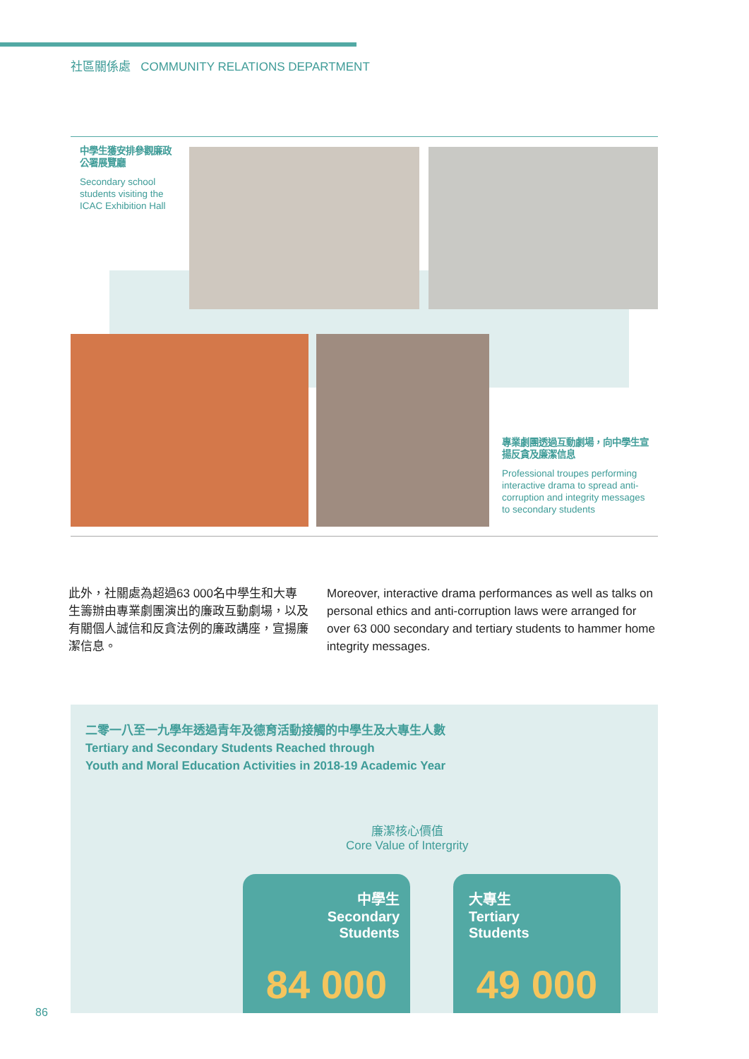社區關係處 COMMUNITY RELATIONS DEPARTMENT
中學生獲安排參觀廉政公署展覽廳
Secondary school students visiting the ICAC Exhibition Hall
專業劇團透過互動劇場，向中學生宣揚反貪及廉潔信息
Professional troupes performing interactive drama to spread anti-corruption and integrity messages to secondary students
此外，社關處為超過63 000名中學生和大專生籌辦由專業劇團演出的廉政互動劇場，以及有關個人誠信和反貪法例的廉政講座，宣揚廉潔信息。
Moreover, interactive drama performances as well as talks on personal ethics and anti-corruption laws were arranged for over 63 000 secondary and tertiary students to hammer home integrity messages.
二零一八至一九學年透過青年及德育活動接觸的中學生及大專生人數
Tertiary and Secondary Students Reached through
Youth and Moral Education Activities in 2018-19 Academic Year
廉潔核心價值
Core Value of Intergrity
中學生
Secondary
Students
84 000
大專生
Tertiary
Students
49 000
86